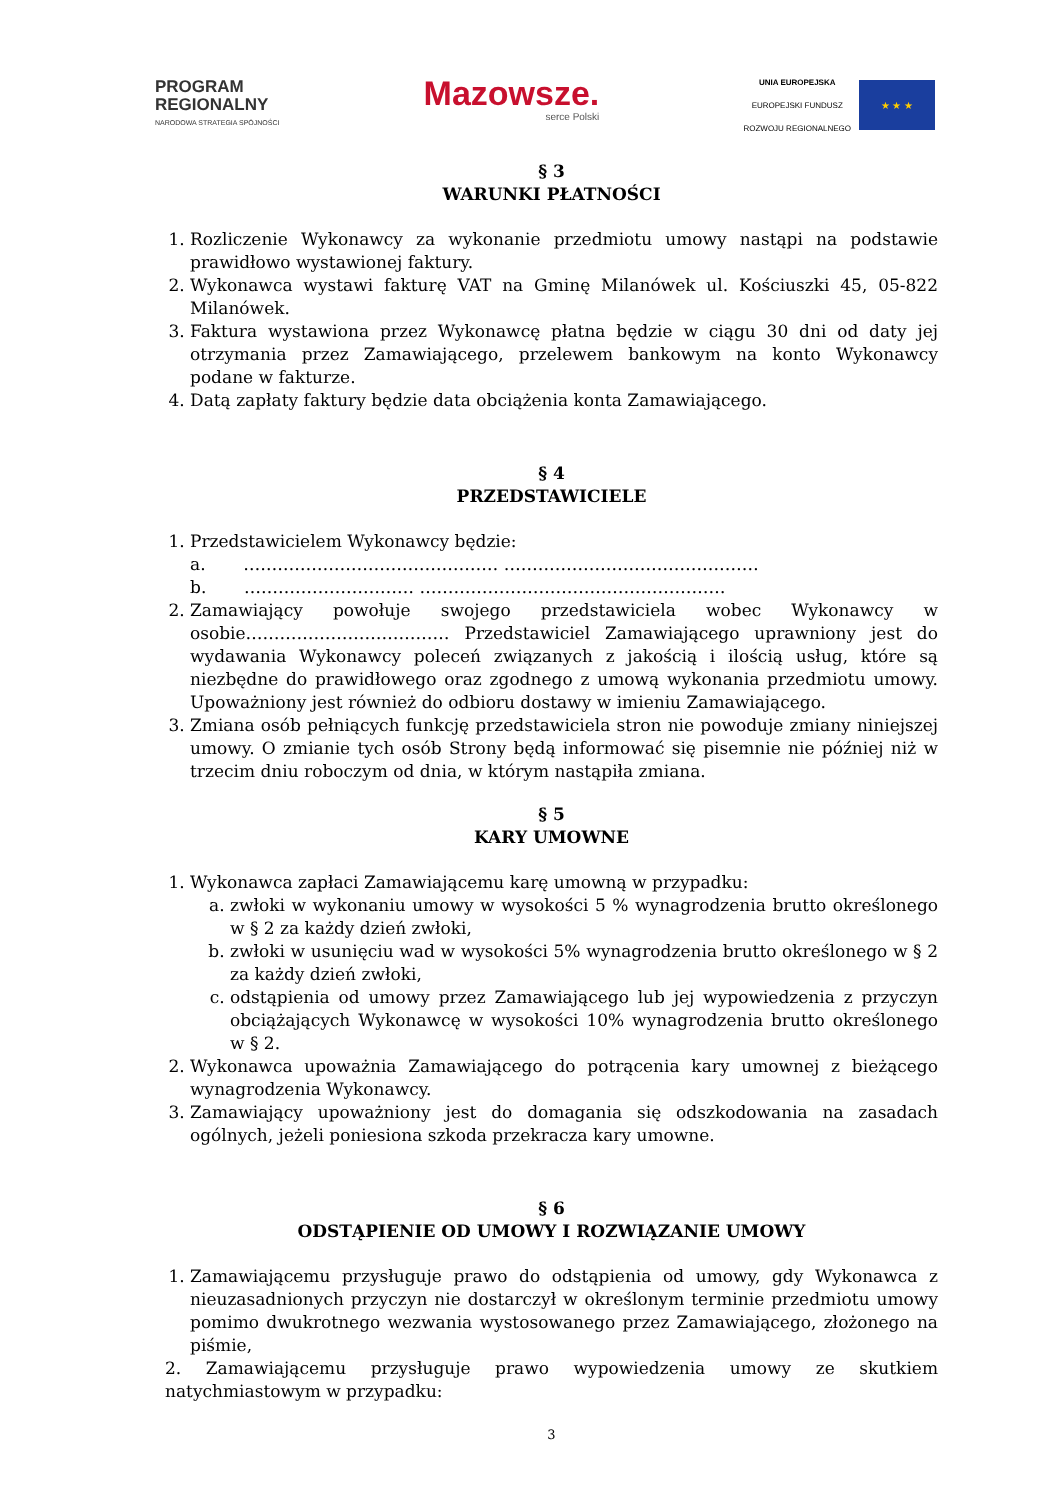PROGRAM
REGIONALNY
NARODOWA STRATEGIA SPÓJNOŚCI
Mazowsze.
serce Polski
UNIA EUROPEJSKA
EUROPEJSKI FUNDUSZ
ROZWOJU REGIONALNEGO
★ ★ ★
§ 3
WARUNKI PŁATNOŚCI
1. Rozliczenie Wykonawcy za wykonanie przedmiotu umowy nastąpi na podstawie prawidłowo wystawionej faktury.
2. Wykonawca wystawi fakturę VAT na Gminę Milanówek ul. Kościuszki 45, 05-822 Milanówek.
3. Faktura wystawiona przez Wykonawcę płatna będzie w ciągu 30 dni od daty jej otrzymania przez Zamawiającego, przelewem bankowym na konto Wykonawcy podane w fakturze.
4. Datą zapłaty faktury będzie data obciążenia konta Zamawiającego.
§ 4
PRZEDSTAWICIELE
1. Przedstawicielem Wykonawcy będzie:
a. ……………………………………… ………………………………………
b. ………………………… ………………………………………………
2. Zamawiający powołuje swojego przedstawiciela wobec Wykonawcy w osobie……………………………… Przedstawiciel Zamawiającego uprawniony jest do wydawania Wykonawcy poleceń związanych z jakością i ilością usług, które są niezbędne do prawidłowego oraz zgodnego z umową wykonania przedmiotu umowy. Upoważniony jest również do odbioru dostawy w imieniu Zamawiającego.
3. Zmiana osób pełniących funkcję przedstawiciela stron nie powoduje zmiany niniejszej umowy. O zmianie tych osób Strony będą informować się pisemnie nie później niż w trzecim dniu roboczym od dnia, w którym nastąpiła zmiana.
§ 5
KARY UMOWNE
1. Wykonawca zapłaci Zamawiającemu karę umowną w przypadku:
a. zwłoki w wykonaniu umowy w wysokości 5 % wynagrodzenia brutto określonego w § 2 za każdy dzień zwłoki,
b. zwłoki w usunięciu wad w wysokości 5% wynagrodzenia brutto określonego w § 2 za każdy dzień zwłoki,
c. odstąpienia od umowy przez Zamawiającego lub jej wypowiedzenia z przyczyn obciążających Wykonawcę w wysokości 10% wynagrodzenia brutto określonego w § 2.
2. Wykonawca upoważnia Zamawiającego do potrącenia kary umownej z bieżącego wynagrodzenia Wykonawcy.
3. Zamawiający upoważniony jest do domagania się odszkodowania na zasadach ogólnych, jeżeli poniesiona szkoda przekracza kary umowne.
§ 6
ODSTĄPIENIE OD UMOWY I ROZWIĄZANIE UMOWY
1. Zamawiającemu przysługuje prawo do odstąpienia od umowy, gdy Wykonawca z nieuzasadnionych przyczyn nie dostarczył w określonym terminie przedmiotu umowy pomimo dwukrotnego wezwania wystosowanego przez Zamawiającego, złożonego na piśmie,
2. Zamawiającemu przysługuje prawo wypowiedzenia umowy ze skutkiem natychmiastowym w przypadku:
3